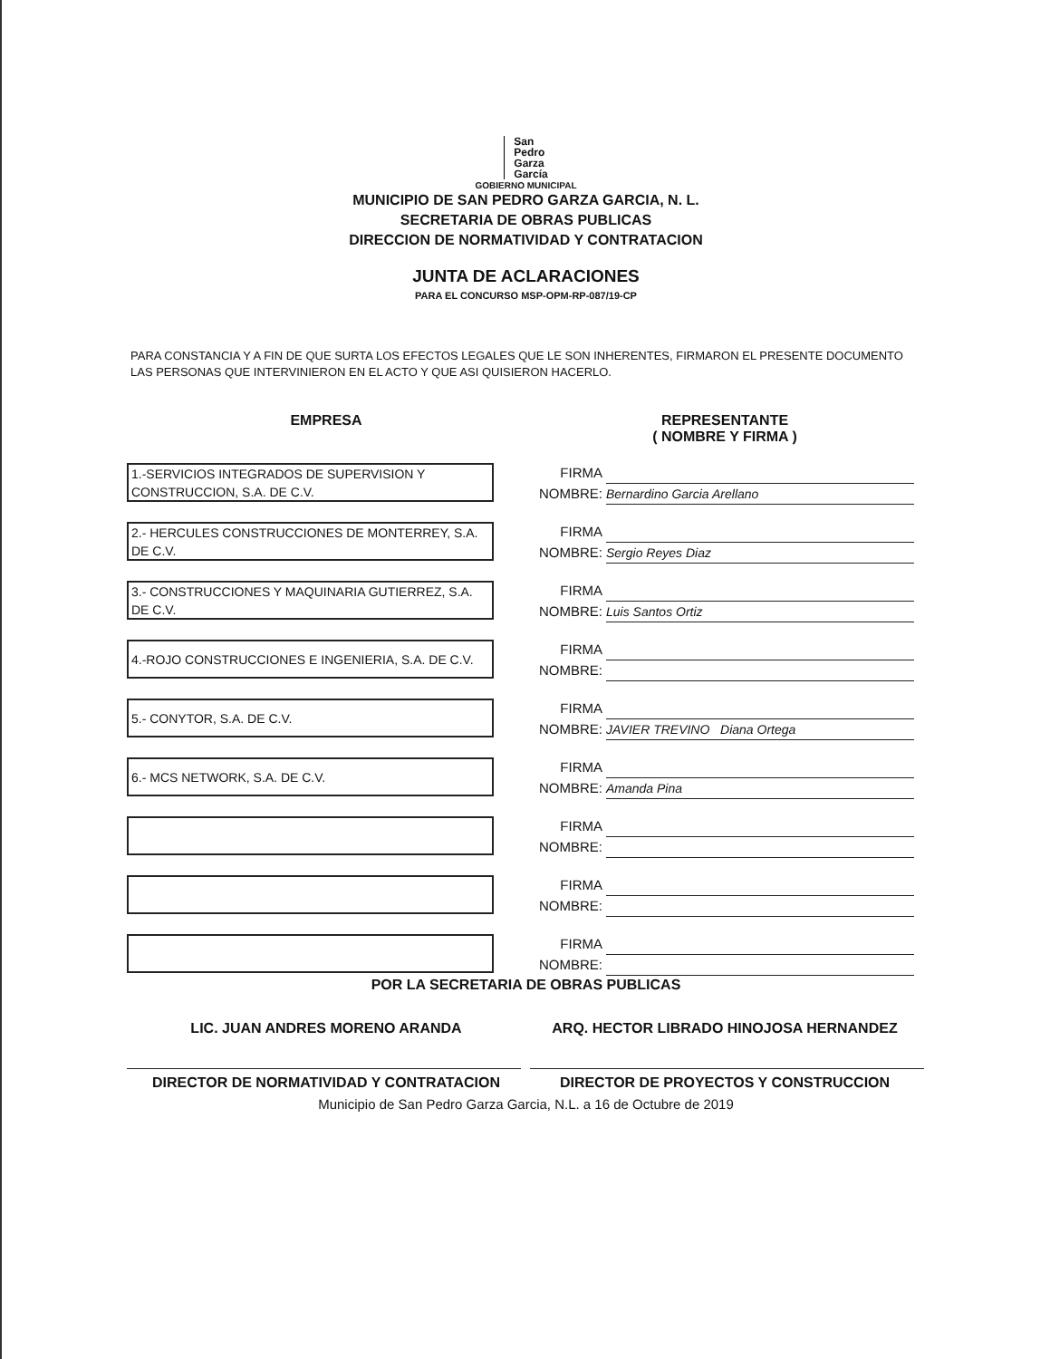San
Pedro
Garza
García
GOBIERNO MUNICIPAL
MUNICIPIO DE SAN PEDRO GARZA GARCIA, N. L.
SECRETARIA DE OBRAS PUBLICAS
DIRECCION DE NORMATIVIDAD Y CONTRATACION
JUNTA DE ACLARACIONES
PARA EL CONCURSO MSP-OPM-RP-087/19-CP
PARA CONSTANCIA Y A FIN DE QUE SURTA LOS EFECTOS LEGALES QUE LE SON INHERENTES, FIRMARON EL PRESENTE DOCUMENTO LAS PERSONAS QUE INTERVINIERON EN EL ACTO Y QUE ASI QUISIERON HACERLO.
EMPRESA REPRESENTANTE
( NOMBRE Y FIRMA )
1.-SERVICIOS INTEGRADOS DE SUPERVISION Y CONSTRUCCION, S.A. DE C.V.
FIRMA
NOMBRE: Bernardino Garcia Arellano
2.- HERCULES CONSTRUCCIONES DE MONTERREY, S.A. DE C.V.
FIRMA
NOMBRE: Sergio Reyes Diaz
3.- CONSTRUCCIONES Y MAQUINARIA GUTIERREZ, S.A. DE C.V.
FIRMA
NOMBRE: Luis Santos Ortiz
4.-ROJO CONSTRUCCIONES E INGENIERIA, S.A. DE C.V.
FIRMA
NOMBRE:
5.- CONYTOR, S.A. DE C.V.
FIRMA
NOMBRE: JAVIER TREVINO Diana Ortega
6.- MCS NETWORK, S.A. DE C.V.
FIRMA
NOMBRE: Amanda Pina
FIRMA
NOMBRE:
FIRMA
NOMBRE:
FIRMA
NOMBRE:
POR LA SECRETARIA DE OBRAS PUBLICAS
LIC. JUAN ANDRES MORENO ARANDA ARQ. HECTOR LIBRADO HINOJOSA HERNANDEZ
DIRECTOR DE NORMATIVIDAD Y CONTRATACION
DIRECTOR DE PROYECTOS Y CONSTRUCCION
Municipio de San Pedro Garza Garcia, N.L. a 16 de Octubre de 2019